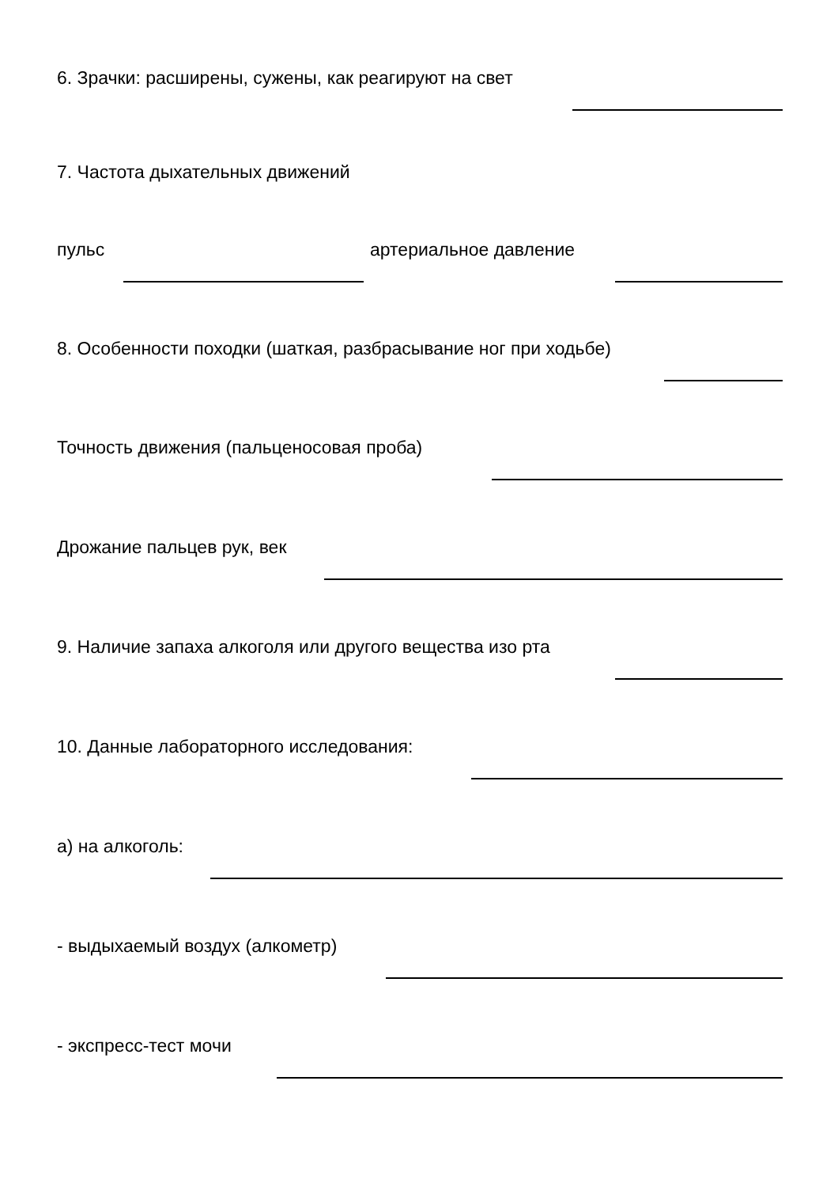6. Зрачки: расширены, сужены, как реагируют на свет
7. Частота дыхательных движений
пульс артериальное давление
8. Особенности походки (шаткая, разбрасывание ног при ходьбе)
Точность движения (пальценосовая проба)
Дрожание пальцев рук, век
9. Наличие запаха алкоголя или другого вещества изо рта
10. Данные лабораторного исследования:
а) на алкоголь:
- выдыхаемый воздух (алкометр)
- экспресс-тест мочи